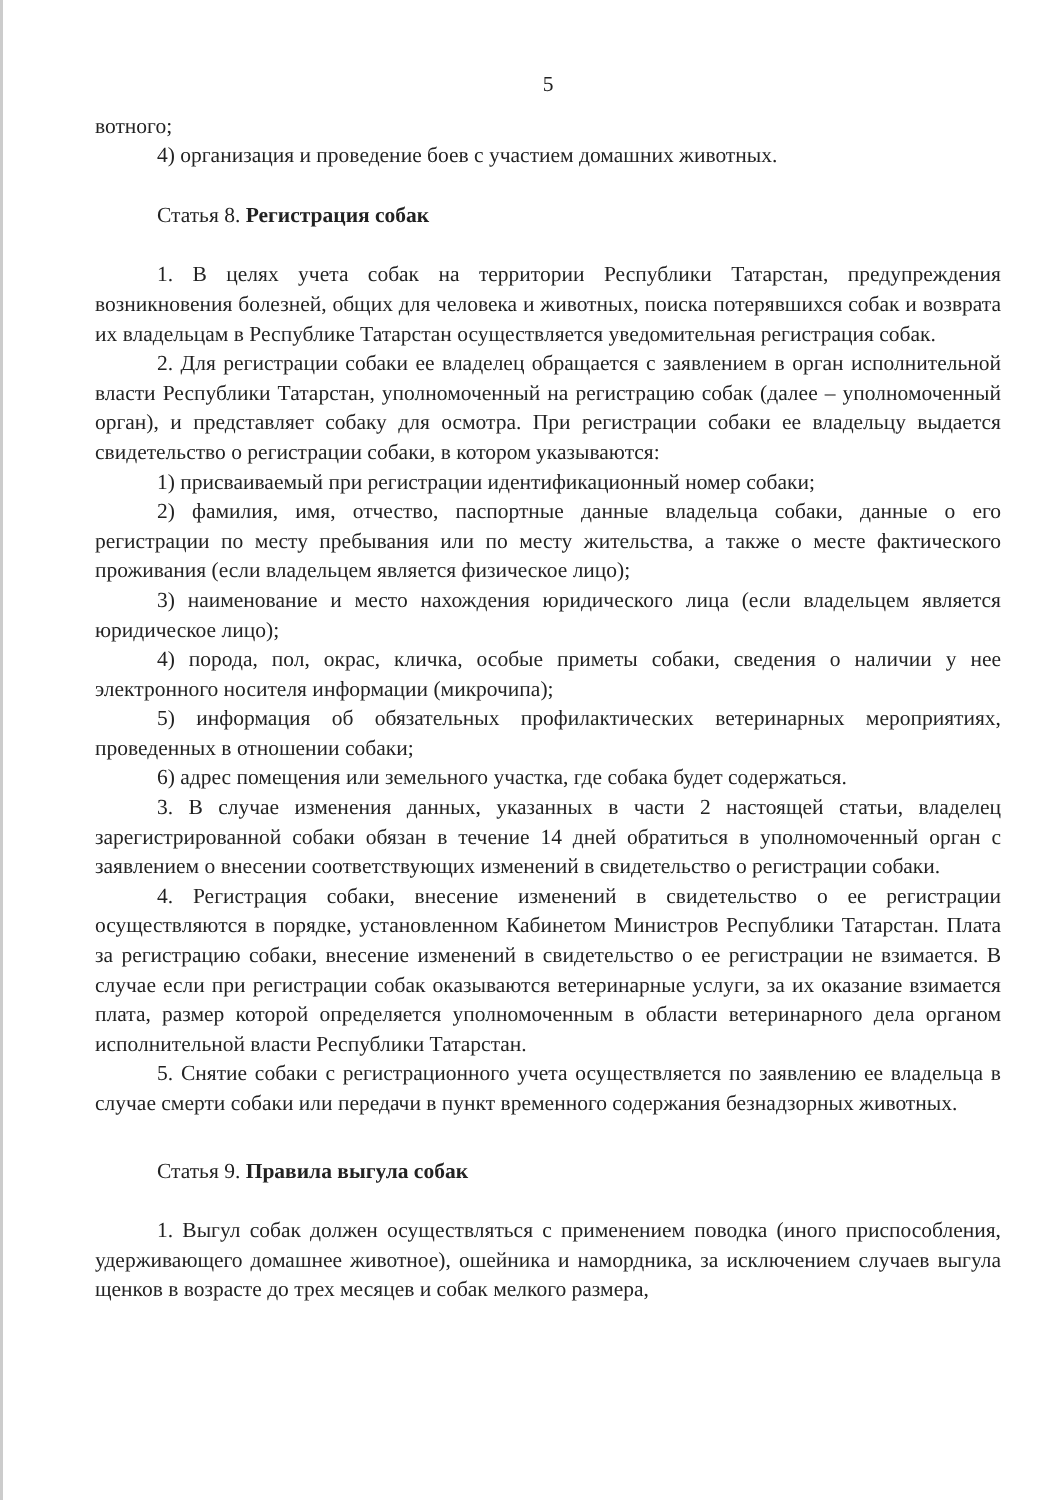5
вотного;
4) организация и проведение боев с участием домашних животных.
Статья 8. Регистрация собак
1. В целях учета собак на территории Республики Татарстан, предупреждения возникновения болезней, общих для человека и животных, поиска потерявшихся собак и возврата их владельцам в Республике Татарстан осуществляется уведомительная регистрация собак.
2. Для регистрации собаки ее владелец обращается с заявлением в орган исполнительной власти Республики Татарстан, уполномоченный на регистрацию собак (далее – уполномоченный орган), и представляет собаку для осмотра. При регистрации собаки ее владельцу выдается свидетельство о регистрации собаки, в котором указываются:
1) присваиваемый при регистрации идентификационный номер собаки;
2) фамилия, имя, отчество, паспортные данные владельца собаки, данные о его регистрации по месту пребывания или по месту жительства, а также о месте фактического проживания (если владельцем является физическое лицо);
3) наименование и место нахождения юридического лица (если владельцем является юридическое лицо);
4) порода, пол, окрас, кличка, особые приметы собаки, сведения о наличии у нее электронного носителя информации (микрочипа);
5) информация об обязательных профилактических ветеринарных мероприятиях, проведенных в отношении собаки;
6) адрес помещения или земельного участка, где собака будет содержаться.
3. В случае изменения данных, указанных в части 2 настоящей статьи, владелец зарегистрированной собаки обязан в течение 14 дней обратиться в уполномоченный орган с заявлением о внесении соответствующих изменений в свидетельство о регистрации собаки.
4. Регистрация собаки, внесение изменений в свидетельство о ее регистрации осуществляются в порядке, установленном Кабинетом Министров Республики Татарстан. Плата за регистрацию собаки, внесение изменений в свидетельство о ее регистрации не взимается. В случае если при регистрации собак оказываются ветеринарные услуги, за их оказание взимается плата, размер которой определяется уполномоченным в области ветеринарного дела органом исполнительной власти Республики Татарстан.
5. Снятие собаки с регистрационного учета осуществляется по заявлению ее владельца в случае смерти собаки или передачи в пункт временного содержания безнадзорных животных.
Статья 9. Правила выгула собак
1. Выгул собак должен осуществляться с применением поводка (иного приспособления, удерживающего домашнее животное), ошейника и намордника, за исключением случаев выгула щенков в возрасте до трех месяцев и собак мелкого размера,